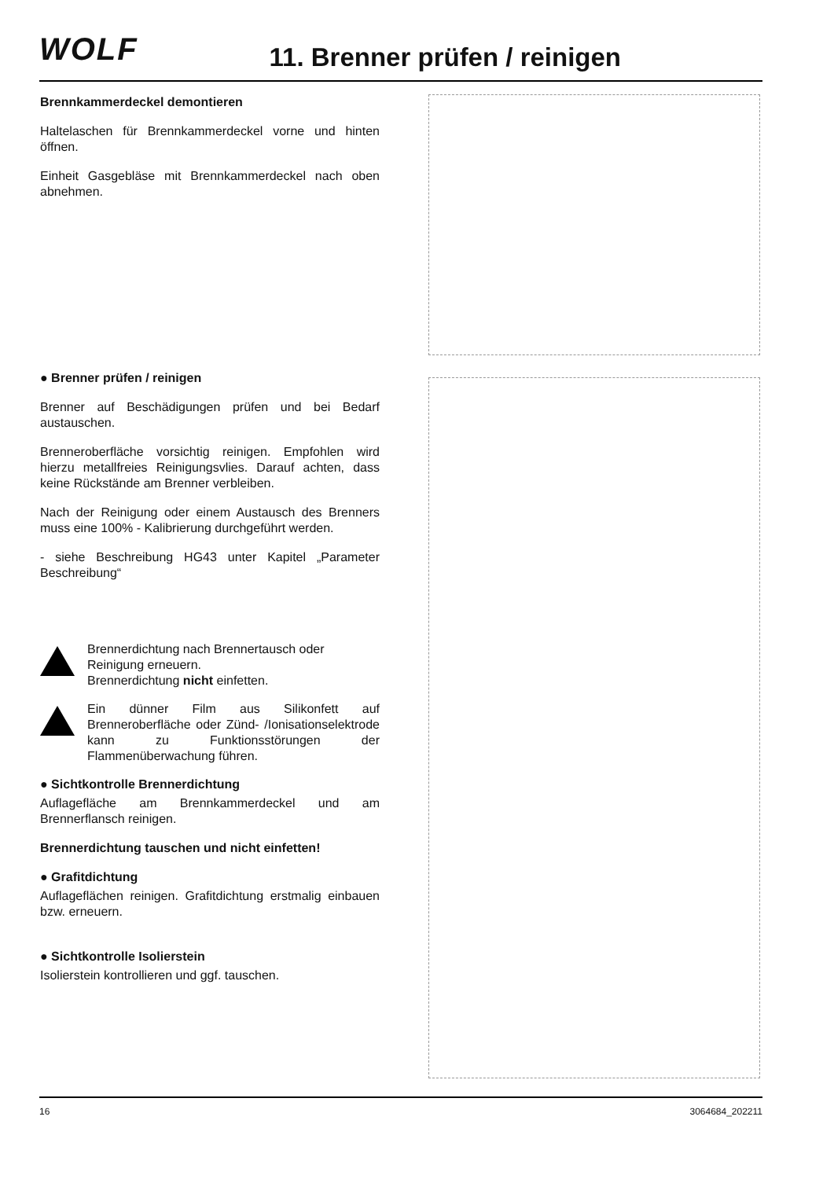WOLF 11. Brenner prüfen / reinigen
Brennkammerdeckel demontieren
Haltelaschen für Brennkammerdeckel vorne und hinten öffnen.
Einheit Gasgebläse mit Brennkammerdeckel nach oben abnehmen.
● Brenner prüfen / reinigen
Brenner auf Beschädigungen prüfen und bei Bedarf austauschen.
Brenneroberfläche vorsichtig reinigen. Empfohlen wird hierzu metallfreies Reinigungsvlies. Darauf achten, dass keine Rückstände am Brenner verbleiben.
Nach der Reinigung oder einem Austausch des Brenners muss eine 100% - Kalibrierung durchgeführt werden.
- siehe Beschreibung HG43 unter Kapitel „Parameter Beschreibung“
Brennerdichtung nach Brennertausch oder Reinigung erneuern.
Brennerdichtung nicht einfetten.
Ein dünner Film aus Silikonfett auf Brenneroberfläche oder Zünd- /Ionisationselektrode kann zu Funktionsstörungen der Flammenüberwachung führen.
● Sichtkontrolle Brennerdichtung
Auflagefläche am Brennkammerdeckel und am Brennerflansch reinigen.
Brennerdichtung tauschen und nicht einfetten!
● Grafitdichtung
Auflageflächen reinigen. Grafitdichtung erstmalig einbauen bzw. erneuern.
● Sichtkontrolle Isolierstein
Isolierstein kontrollieren und ggf. tauschen.
16 3064684_202211